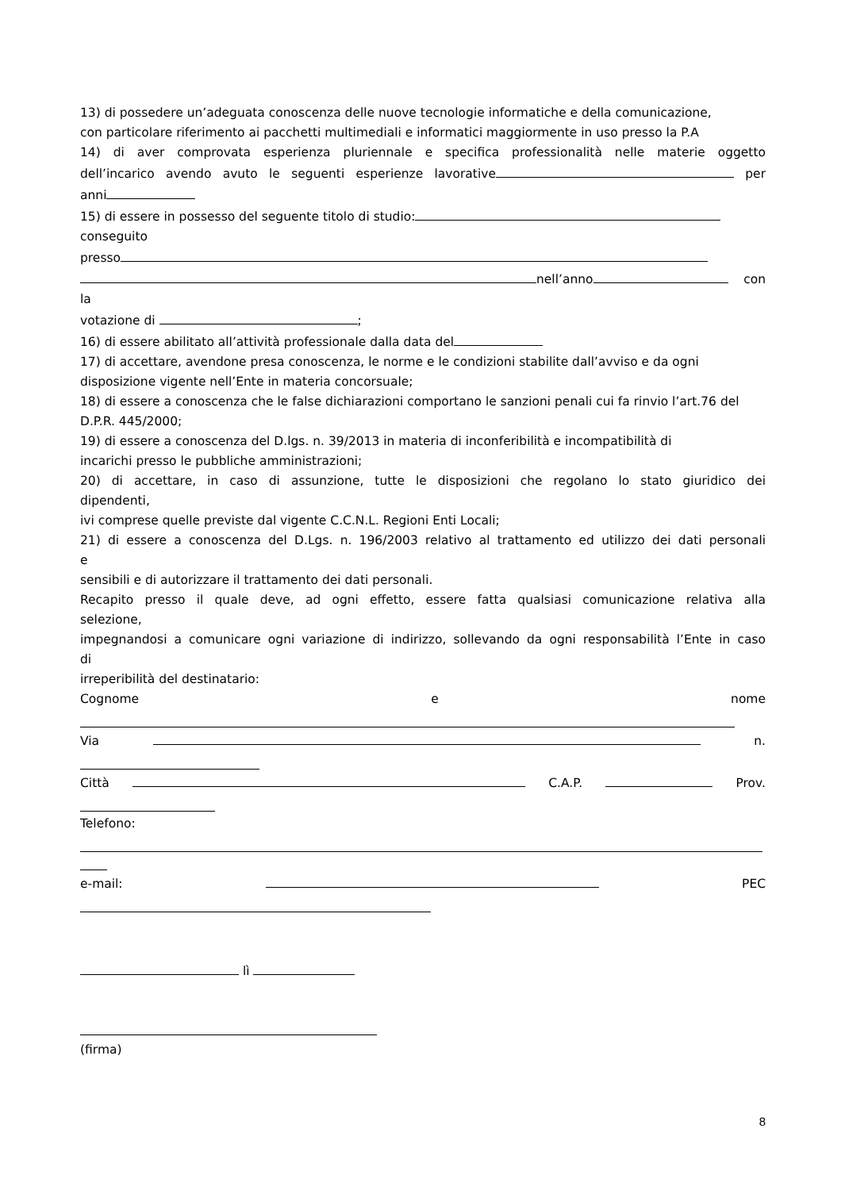13) di possedere un’adeguata conoscenza delle nuove tecnologie informatiche e della comunicazione,
con particolare riferimento ai pacchetti multimediali e informatici maggiormente in uso presso la P.A
14) di aver comprovata esperienza pluriennale e specifica professionalità nelle materie oggetto
dell’incarico avendo avuto le seguenti esperienze lavorative per
anni
15) di essere in possesso del seguente titolo di studio:
conseguito
presso
nell’anno con
la
votazione di ;
16) di essere abilitato all’attività professionale dalla data del
17) di accettare, avendone presa conoscenza, le norme e le condizioni stabilite dall’avviso e da ogni disposizione vigente nell’Ente in materia concorsuale;
18) di essere a conoscenza che le false dichiarazioni comportano le sanzioni penali cui fa rinvio l’art.76 del D.P.R. 445/2000;
19) di essere a conoscenza del D.lgs. n. 39/2013 in materia di inconferibilità e incompatibilità di
incarichi presso le pubbliche amministrazioni;
20) di accettare, in caso di assunzione, tutte le disposizioni che regolano lo stato giuridico dei
dipendenti,
ivi comprese quelle previste dal vigente C.C.N.L. Regioni Enti Locali;
21) di essere a conoscenza del D.Lgs. n. 196/2003 relativo al trattamento ed utilizzo dei dati personali
e
sensibili e di autorizzare il trattamento dei dati personali.
Recapito presso il quale deve, ad ogni effetto, essere fatta qualsiasi comunicazione relativa alla
selezione,
impegnandosi a comunicare ogni variazione di indirizzo, sollevando da ogni responsabilità l’Ente in caso
di
irreperibilità del destinatario:
Cognome e nome
Via n.
Città C.A.P. Prov.
Telefono:
e-mail: PEC
lì
(firma)
8